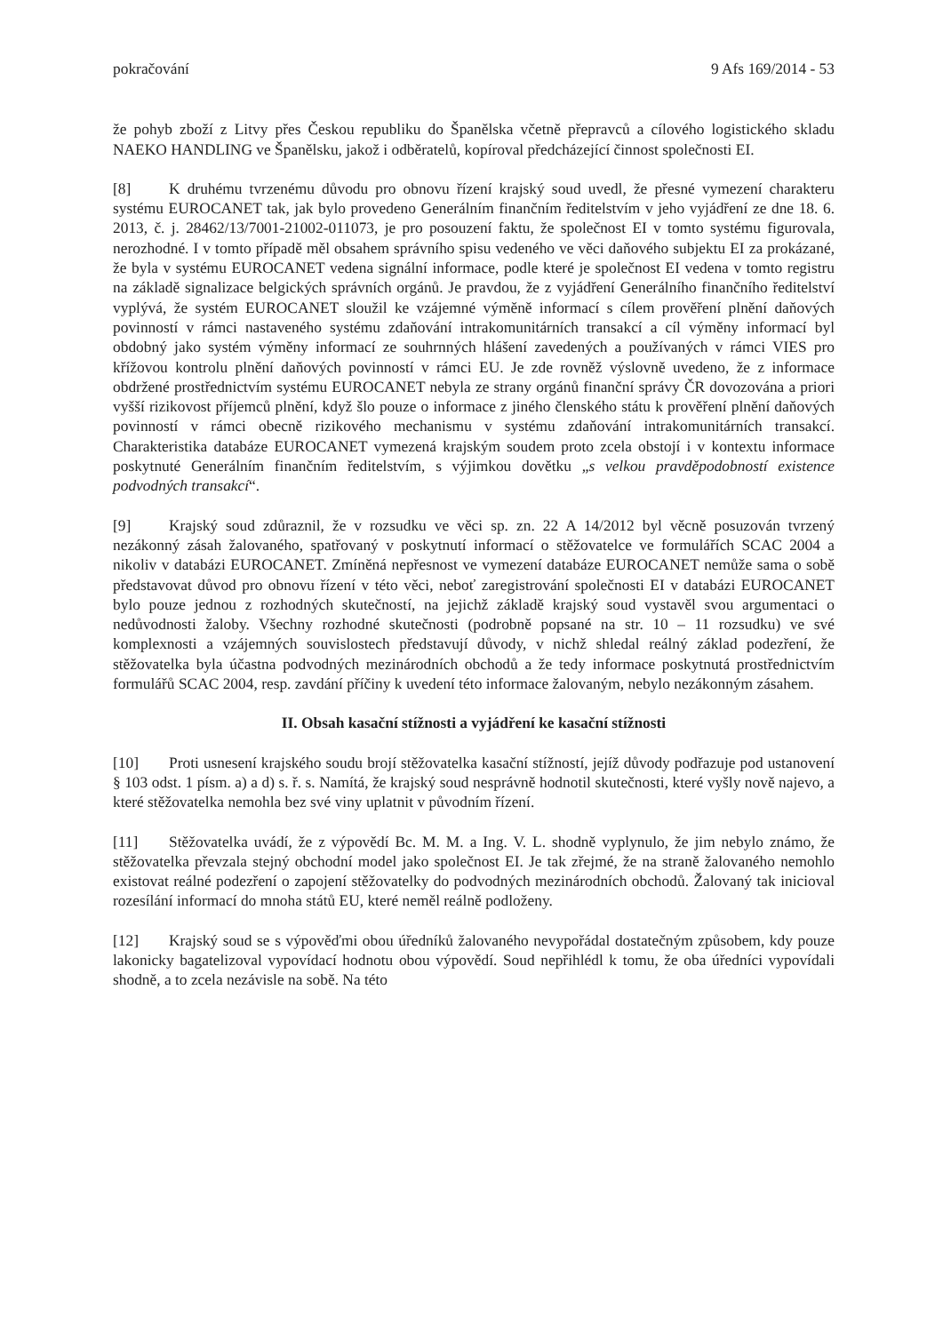pokračování 9 Afs 169/2014 - 53
že pohyb zboží z Litvy přes Českou republiku do Španělska včetně přepravců a cílového logistického skladu NAEKO HANDLING ve Španělsku, jakož i odběratelů, kopíroval předcházející činnost společnosti EI.
[8] K druhému tvrzenému důvodu pro obnovu řízení krajský soud uvedl, že přesné vymezení charakteru systému EUROCANET tak, jak bylo provedeno Generálním finančním ředitelstvím v jeho vyjádření ze dne 18. 6. 2013, č. j. 28462/13/7001-21002-011073, je pro posouzení faktu, že společnost EI v tomto systému figurovala, nerozhodné. I v tomto případě měl obsahem správního spisu vedeného ve věci daňového subjektu EI za prokázané, že byla v systému EUROCANET vedena signální informace, podle které je společnost EI vedena v tomto registru na základě signalizace belgických správních orgánů. Je pravdou, že z vyjádření Generálního finančního ředitelství vyplývá, že systém EUROCANET sloužil ke vzájemné výměně informací s cílem prověření plnění daňových povinností v rámci nastaveného systému zdaňování intrakomunitárních transakcí a cíl výměny informací byl obdobný jako systém výměny informací ze souhrnných hlášení zavedených a používaných v rámci VIES pro křížovou kontrolu plnění daňových povinností v rámci EU. Je zde rovněž výslovně uvedeno, že z informace obdržené prostřednictvím systému EUROCANET nebyla ze strany orgánů finanční správy ČR dovozována a priori vyšší rizikovost příjemců plnění, když šlo pouze o informace z jiného členského státu k prověření plnění daňových povinností v rámci obecně rizikového mechanismu v systému zdaňování intrakomunitárních transakcí. Charakteristika databáze EUROCANET vymezená krajským soudem proto zcela obstojí i v kontextu informace poskytnuté Generálním finančním ředitelstvím, s výjimkou dovětku „s velkou pravděpodobností existence podvodných transakcí“.
[9] Krajský soud zdůraznil, že v rozsudku ve věci sp. zn. 22 A 14/2012 byl věcně posuzován tvrzený nezákonný zásah žalovaného, spatřovaný v poskytnutí informací o stěžovatelce ve formulářích SCAC 2004 a nikoliv v databázi EUROCANET. Zmíněná nepřesnost ve vymezení databáze EUROCANET nemůže sama o sobě představovat důvod pro obnovu řízení v této věci, neboť zaregistrování společnosti EI v databázi EUROCANET bylo pouze jednou z rozhodných skutečností, na jejichž základě krajský soud vystavěl svou argumentaci o nedůvodnosti žaloby. Všechny rozhodné skutečnosti (podrobně popsané na str. 10 – 11 rozsudku) ve své komplexnosti a vzájemných souvislostech představují důvody, v nichž shledal reálný základ podezření, že stěžovatelka byla účastna podvodných mezinárodních obchodů a že tedy informace poskytnutá prostřednictvím formulářů SCAC 2004, resp. zavdání příčiny k uvedení této informace žalovaným, nebylo nezákonným zásahem.
II. Obsah kasační stížnosti a vyjádření ke kasační stížnosti
[10] Proti usnesení krajského soudu brojí stěžovatelka kasační stížností, jejíž důvody podřazuje pod ustanovení § 103 odst. 1 písm. a) a d) s. ř. s. Namítá, že krajský soud nesprávně hodnotil skutečnosti, které vyšly nově najevo, a které stěžovatelka nemohla bez své viny uplatnit v původním řízení.
[11] Stěžovatelka uvádí, že z výpovědí Bc. M. M. a Ing. V. L. shodně vyplynulo, že jim nebylo známo, že stěžovatelka převzala stejný obchodní model jako společnost EI. Je tak zřejmé, že na straně žalovaného nemohlo existovat reálné podezření o zapojení stěžovatelky do podvodných mezinárodních obchodů. Žalovaný tak inicioval rozesílání informací do mnoha států EU, které neměl reálně podloženy.
[12] Krajský soud se s výpověďmi obou úředníků žalovaného nevypořádal dostatečným způsobem, kdy pouze lakonicky bagatelizoval vypovídací hodnotu obou výpovědí. Soud nepřihlédl k tomu, že oba úředníci vypovídali shodně, a to zcela nezávisle na sobě. Na této